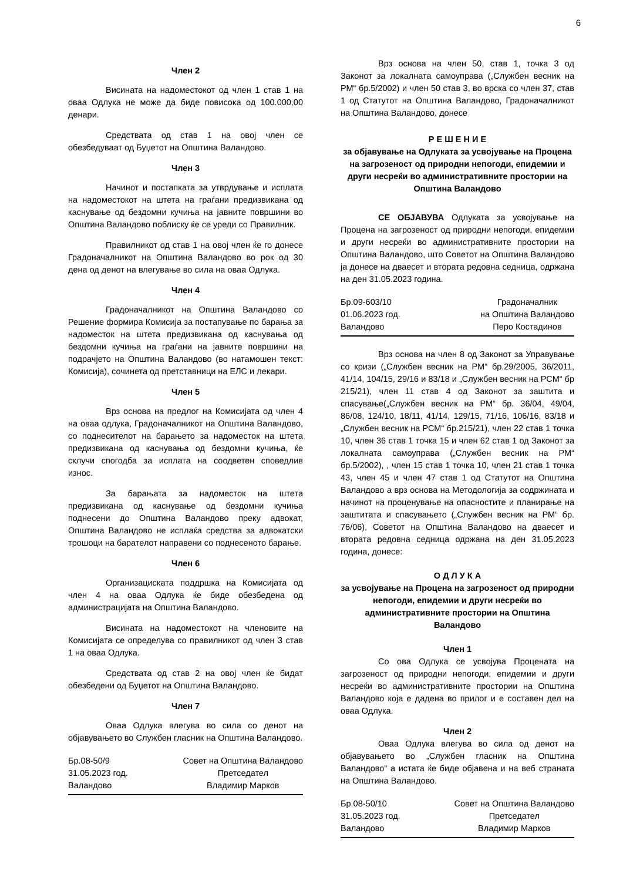6
Член 2
Висината на надоместокот од член 1 став 1 на оваа Одлука не може да биде повисока од 100.000,00 денари.
Средствата од став 1 на овој член се обезбедуваат од Буџетот на Општина Валандово.
Член 3
Начинот и постапката за утврдување и исплата на надоместокот на штета на граѓани предизвикана од каснување од бездомни кучиња на јавните површини во Општина Валандово поблиску ќе се уреди со Правилник.
Правилникот од став 1 на овој член ќе го донесе Градоначалникот на Општина Валандово во рок од 30 дена од денот на влегување во сила на оваа Одлука.
Член 4
Градоначалникот на Општина Валандово со Решение формира Комисија за постапување по барања за надоместок на штета предизвикана од каснувања од бездомни кучиња на граѓани на јавните површини на подрачјето на Општина Валандово (во натамошен текст: Комисија), сочинета од претставници на ЕЛС и лекари.
Член 5
Врз основа на предлог на Комисијата од член 4 на оваа одлука, Градоначалникот на Општина Валандово, со поднесителот на барањето за надоместок на штета предизвикана од каснувања од бездомни кучиња, ќе склучи спогодба за исплата на соодветен споведлив износ.
За барањата за надоместок на штета предизвикана од каснување од бездомни кучиња поднесени до Општина Валандово преку адвокат, Општина Валандово не исплаќа средства за адвокатски трошоци на барателот направени со поднесеното барање.
Член 6
Организациската поддршка на Комисијата од член 4 на оваа Одлука ќе биде обезбедена од администрацијата на Општина Валандово.
Висината на надоместокот на членовите на Комисијата се определува со правилникот од член 3 став 1 на оваа Одлука.
Средствата од став 2 на овој член ќе бидат обезбедени од Буџетот на Општина Валандово.
Член 7
Оваа Одлука влегува во сила со денот на објавувањето во Службен гласник на Општина Валандово.
Бр.08-50/9
31.05.2023 год.
Валандово
Совет на Општина Валандово
Претседател
Владимир Марков
Врз основа на член 50, став 1, точка 3 од Законот за локалната самоуправа („Службен весник на РМ“ бр.5/2002) и член 50 став 3, во врска со член 37, став 1 од Статутот на Општина Валандово, Градоначалникот на Општина Валандово, донесе
Р Е Ш Е Н И Е
за објавување на Одлуката за усвојување на Процена на загрозеност од природни непогоди, епидемии и други несреќи во административните простории на Општина Валандово
СЕ ОБЈАВУВА Одлуката за усвојување на Процена на загрозеност од природни непогоди, епидемии и други несреќи во административните простории на Општина Валандово, што Советот на Општина Валандово ја донесе на дваесет и втората редовна седница, одржана на ден 31.05.2023 година.
Бр.09-603/10
01.06.2023 год.
Валандово
Градоначалник
на Општина Валандово
Перо Костадинов
Врз основа на член 8 од Законот за Управување со кризи („Службен весник на РМ“ бр.29/2005, 36/2011, 41/14, 104/15, 29/16 и 83/18 и „Службен весник на РСМ“ бр 215/21), член 11 став 4 од Законот за заштита и спасување(„Службен весник на РМ“ бр. 36/04, 49/04, 86/08, 124/10, 18/11, 41/14, 129/15, 71/16, 106/16, 83/18 и „Службен весник на РСМ“ бр.215/21), член 22 став 1 точка 10, член 36 став 1 точка 15 и член 62 став 1 од Законот за локалната самоуправа („Службен весник на РМ“ бр.5/2002), , член 15 став 1 точка 10, член 21 став 1 точка 43, член 45 и член 47 став 1 од Статутот на Општина Валандово а врз основа на Методологија за содржината и начинот на проценување на опасностите и планирање на заштитата и спасувањето („Службен весник на РМ“ бр. 76/06), Советот на Општина Валандово на дваесет и втората редовна седница одржана на ден 31.05.2023 година, донесе:
О Д Л У К А
за усвојување на Процена на загрозеност од природни непогоди, епидемии и други несреќи во административните простории на Општина Валандово
Член 1
Со ова Одлука се усвојува Процената на загрозеност од природни непогоди, епидемии и други несреќи во административните простории на Општина Валандово која е дадена во прилог и е составен дел на оваа Одлука.
Член 2
Оваа Одлука влегува во сила од денот на објавувањето во „Службен гласник на Општина Валандово“ а истата ќе биде објавена и на веб страната на Општина Валандово.
Бр.08-50/10
31.05.2023 год.
Валандово
Совет на Општина Валандово
Претседател
Владимир Марков